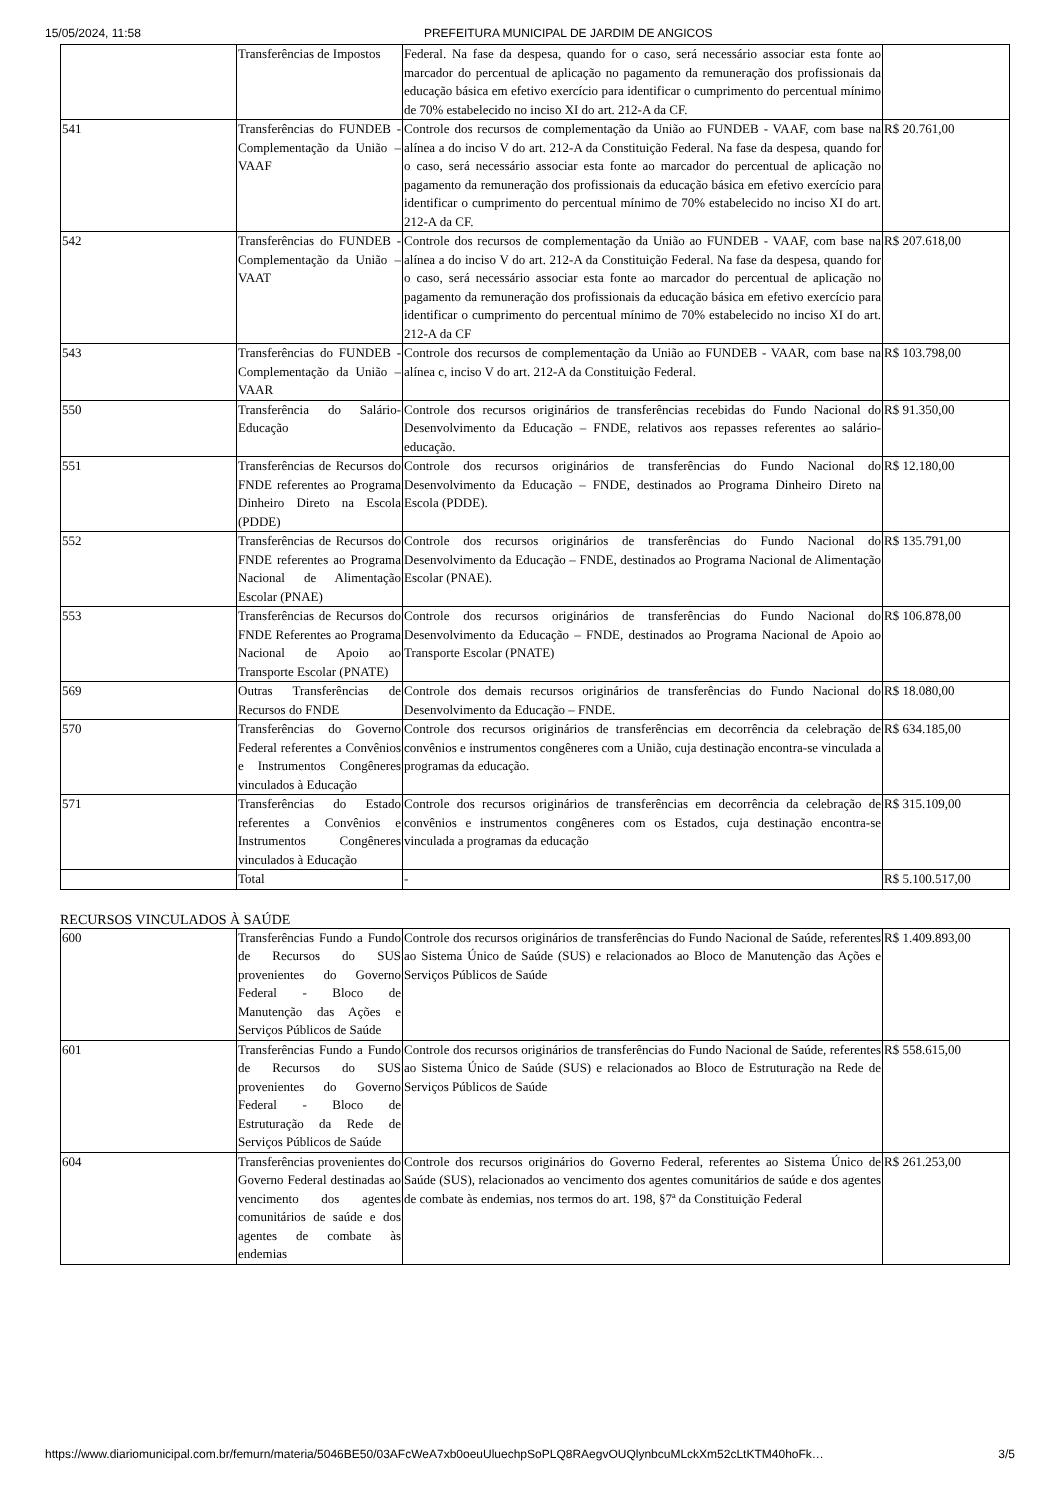15/05/2024, 11:58 PREFEITURA MUNICIPAL DE JARDIM DE ANGICOS
| | Transferências de Impostos | Federal. Na fase da despesa, quando for o caso, será necessário associar esta fonte ao marcador do percentual de aplicação no pagamento da remuneração dos profissionais da educação básica em efetivo exercício para identificar o cumprimento do percentual mínimo de 70% estabelecido no inciso XI do art. 212-A da CF. | |
| 541 | Transferências do FUNDEB - Complementação da União – VAAF | Controle dos recursos de complementação da União ao FUNDEB - VAAF, com base na alínea a do inciso V do art. 212-A da Constituição Federal. Na fase da despesa, quando for o caso, será necessário associar esta fonte ao marcador do percentual de aplicação no pagamento da remuneração dos profissionais da educação básica em efetivo exercício para identificar o cumprimento do percentual mínimo de 70% estabelecido no inciso XI do art. 212-A da CF. | R$ 20.761,00 |
| 542 | Transferências do FUNDEB - Complementação da União – VAAT | Controle dos recursos de complementação da União ao FUNDEB - VAAF, com base na alínea a do inciso V do art. 212-A da Constituição Federal. Na fase da despesa, quando for o caso, será necessário associar esta fonte ao marcador do percentual de aplicação no pagamento da remuneração dos profissionais da educação básica em efetivo exercício para identificar o cumprimento do percentual mínimo de 70% estabelecido no inciso XI do art. 212-A da CF | R$ 207.618,00 |
| 543 | Transferências do FUNDEB - Complementação da União – VAAR | Controle dos recursos de complementação da União ao FUNDEB - VAAR, com base na alínea c, inciso V do art. 212-A da Constituição Federal. | R$ 103.798,00 |
| 550 | Transferência do Salário-Educação | Controle dos recursos originários de transferências recebidas do Fundo Nacional do Desenvolvimento da Educação – FNDE, relativos aos repasses referentes ao salário-educação. | R$ 91.350,00 |
| 551 | Transferências de Recursos do FNDE referentes ao Programa Dinheiro Direto na Escola (PDDE) | Controle dos recursos originários de transferências do Fundo Nacional do Desenvolvimento da Educação – FNDE, destinados ao Programa Dinheiro Direto na Escola (PDDE). | R$ 12.180,00 |
| 552 | Transferências de Recursos do FNDE referentes ao Programa Nacional de Alimentação Escolar (PNAE) | Controle dos recursos originários de transferências do Fundo Nacional do Desenvolvimento da Educação – FNDE, destinados ao Programa Nacional de Alimentação Escolar (PNAE). | R$ 135.791,00 |
| 553 | Transferências de Recursos do FNDE Referentes ao Programa Nacional de Apoio ao Transporte Escolar (PNATE) | Controle dos recursos originários de transferências do Fundo Nacional do Desenvolvimento da Educação – FNDE, destinados ao Programa Nacional de Apoio ao Transporte Escolar (PNATE) | R$ 106.878,00 |
| 569 | Outras Transferências de Recursos do FNDE | Controle dos demais recursos originários de transferências do Fundo Nacional do Desenvolvimento da Educação – FNDE. | R$ 18.080,00 |
| 570 | Transferências do Governo Federal referentes a Convênios e Instrumentos Congêneres vinculados à Educação | Controle dos recursos originários de transferências em decorrência da celebração de convênios e instrumentos congêneres com a União, cuja destinação encontra-se vinculada a programas da educação. | R$ 634.185,00 |
| 571 | Transferências do Estado referentes a Convênios e Instrumentos Congêneres vinculados à Educação | Controle dos recursos originários de transferências em decorrência da celebração de convênios e instrumentos congêneres com os Estados, cuja destinação encontra-se vinculada a programas da educação | R$ 315.109,00 |
| | Total | - | R$ 5.100.517,00 |
RECURSOS VINCULADOS À SAÚDE
| 600 | Transferências Fundo a Fundo de Recursos do SUS provenientes do Governo Federal - Bloco de Manutenção das Ações e Serviços Públicos de Saúde | Controle dos recursos originários de transferências do Fundo Nacional de Saúde, referentes ao Sistema Único de Saúde (SUS) e relacionados ao Bloco de Manutenção das Ações e Serviços Públicos de Saúde | R$ 1.409.893,00 |
| 601 | Transferências Fundo a Fundo de Recursos do SUS provenientes do Governo Federal - Bloco de Estruturação da Rede de Serviços Públicos de Saúde | Controle dos recursos originários de transferências do Fundo Nacional de Saúde, referentes ao Sistema Único de Saúde (SUS) e relacionados ao Bloco de Estruturação na Rede de Serviços Públicos de Saúde | R$ 558.615,00 |
| 604 | Transferências provenientes do Governo Federal destinadas ao vencimento dos agentes comunitários de saúde e dos agentes de combate às endemias | Controle dos recursos originários do Governo Federal, referentes ao Sistema Único de Saúde (SUS), relacionados ao vencimento dos agentes comunitários de saúde e dos agentes de combate às endemias, nos termos do art. 198, §7ª da Constituição Federal | R$ 261.253,00 |
https://www.diariomunicipal.com.br/femurn/materia/5046BE50/03AFcWeA7xb0oeuUluechpSoPLQ8RAegvOUQlynbcuMLckXm52cLtKTM40hoFk… 3/5